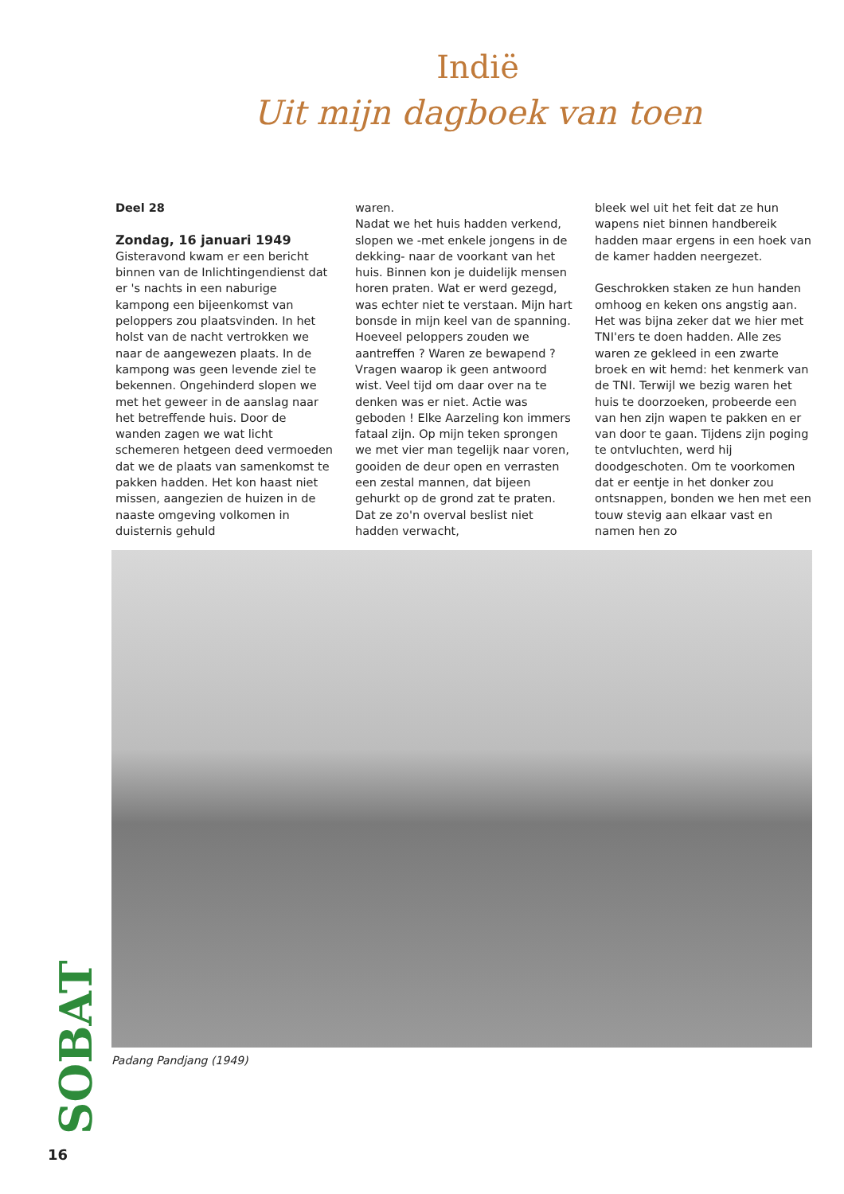Indië
Uit mijn dagboek van toen
Deel 28
Zondag, 16 januari 1949
Gisteravond kwam er een bericht binnen van de Inlichtingendienst dat er 's nachts in een naburige kampong een bijeenkomst van peloppers zou plaatsvinden. In het holst van de nacht vertrokken we naar de aangewezen plaats. In de kampong was geen levende ziel te bekennen. Ongehinderd slopen we met het geweer in de aanslag naar het betreffende huis. Door de wanden zagen we wat licht schemeren hetgeen deed vermoeden dat we de plaats van samenkomst te pakken hadden. Het kon haast niet missen, aangezien de huizen in de naaste omgeving volkomen in duisternis gehuld
waren.
Nadat we het huis hadden verkend, slopen we -met enkele jongens in de dekking- naar de voorkant van het huis. Binnen kon je duidelijk mensen horen praten. Wat er werd gezegd, was echter niet te verstaan. Mijn hart bonsde in mijn keel van de spanning. Hoeveel peloppers zouden we aantreffen ? Waren ze bewapend ?
Vragen waarop ik geen antwoord wist. Veel tijd om daar over na te denken was er niet. Actie was geboden ! Elke Aarzeling kon immers fataal zijn. Op mijn teken sprongen we met vier man tegelijk naar voren, gooiden de deur open en verrasten een zestal mannen, dat bijeen gehurkt op de grond zat te praten. Dat ze zo'n overval beslist niet hadden verwacht,
bleek wel uit het feit dat ze hun wapens niet binnen handbereik hadden maar ergens in een hoek van de kamer hadden neergezet.
Geschrokken staken ze hun handen omhoog en keken ons angstig aan. Het was bijna zeker dat we hier met TNI'ers te doen hadden. Alle zes waren ze gekleed in een zwarte broek en wit hemd: het kenmerk van de TNI. Terwijl we bezig waren het huis te doorzoeken, probeerde een van hen zijn wapen te pakken en er van door te gaan. Tijdens zijn poging te ontvluchten, werd hij doodgeschoten. Om te voorkomen dat er eentje in het donker zou ontsnappen, bonden we hen met een touw stevig aan elkaar vast en namen hen zo
Padang Pandjang (1949)
SOBAT
16